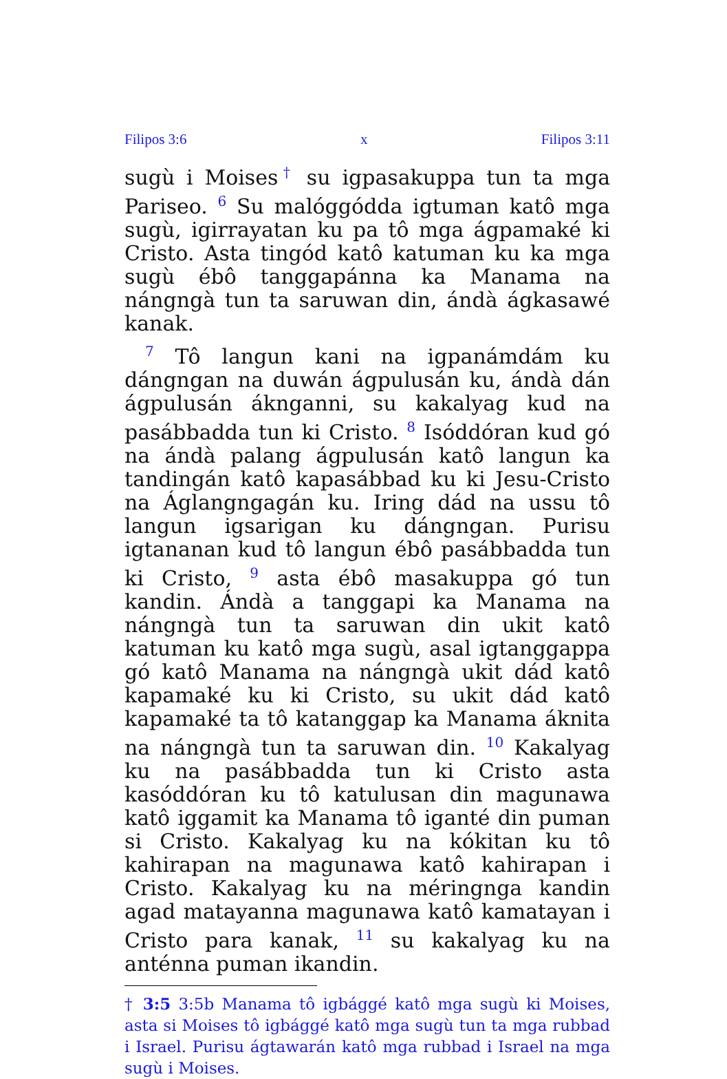Filipos 3:6 x Filipos 3:11
sugù i Moises<sup>†</sup> su igpasakuppa tun ta mga Pariseo. <sup>6</sup> Su malóggódda igtuman katô mga sugù, igirrayatan ku pa tô mga ágpamaké ki Cristo. Asta tingód katô katuman ku ka mga sugù ébô tanggapánna ka Manama na nángngà tun ta saruwan din, ándà ágkasawé kanak.
<sup>7</sup> Tô langun kani na igpanámdám ku dángngan na duwán ágpulusán ku, ándà dán ágpulusán áknganni, su kakalyag kud na pasábbadda tun ki Cristo. <sup>8</sup> Isóddóran kud gó na ándà palang ágpulusán katô langun ka tandingán katô kapasábbad ku ki Jesu-Cristo na Áglangngagán ku. Iring dád na ussu tô langun igsarigan ku dángngan. Purisu igtananan kud tô langun ébô pasábbadda tun ki Cristo, <sup>9</sup> asta ébô masakuppa gó tun kandin. Ándà a tanggapi ka Manama na nángngà tun ta saruwan din ukit katô katuman ku katô mga sugù, asal igtanggappa gó katô Manama na nángngà ukit dád katô kapamaké ku ki Cristo, su ukit dád katô kapamaké ta tô katanggap ka Manama áknita na nángngà tun ta saruwan din. <sup>10</sup> Kakalyag ku na pasábbadda tun ki Cristo asta kasóddóran ku tô katulusan din magunawa katô iggamit ka Manama tô iganté din puman si Cristo. Kakalyag ku na kókitan ku tô kahirapan na magunawa katô kahirapan i Cristo. Kakalyag ku na méringnga kandin agad matayanna magunawa katô kamatayan i Cristo para kanak, <sup>11</sup> su kakalyag ku na anténna puman ikandin.
† 3:5 3:5b Manama tô igbággé katô mga sugù ki Moises, asta si Moises tô igbággé katô mga sugù tun ta mga rubbad i Israel. Purisu ágtawarán katô mga rubbad i Israel na mga sugù i Moises.